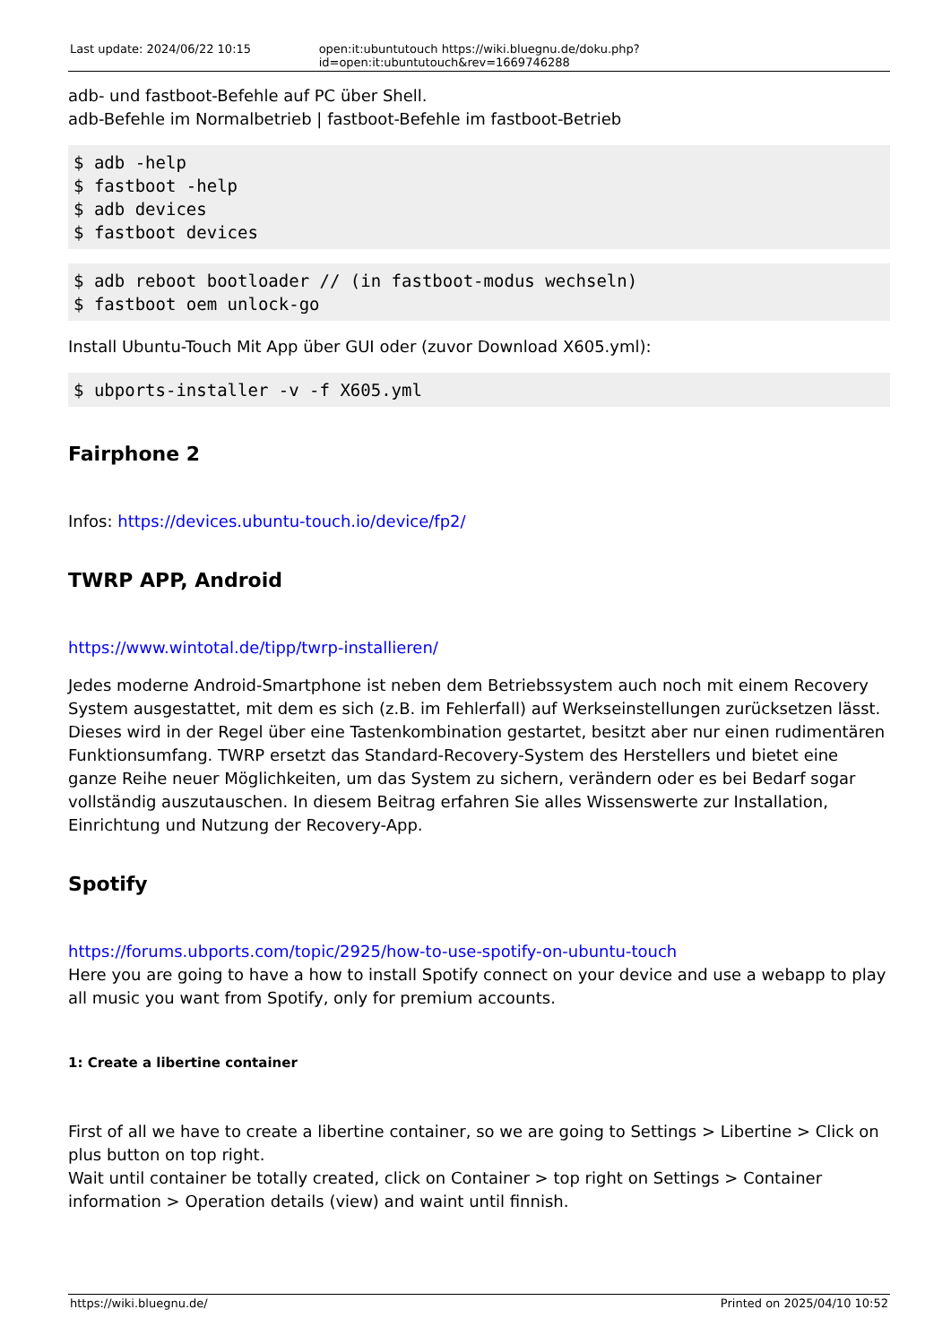Last update: 2024/06/22 10:15 open:it:ubuntutouch https://wiki.bluegnu.de/doku.php?id=open:it:ubuntutouch&rev=1669746288
adb- und fastboot-Befehle auf PC über Shell.
adb-Befehle im Normalbetrieb | fastboot-Befehle im fastboot-Betrieb
$ adb -help
$ fastboot -help
$ adb devices
$ fastboot devices
$ adb reboot bootloader // (in fastboot-modus wechseln)
$ fastboot oem unlock-go
Install Ubuntu-Touch Mit App über GUI oder (zuvor Download X605.yml):
$ ubports-installer -v -f X605.yml
Fairphone 2
Infos: https://devices.ubuntu-touch.io/device/fp2/
TWRP APP, Android
https://www.wintotal.de/tipp/twrp-installieren/
Jedes moderne Android-Smartphone ist neben dem Betriebssystem auch noch mit einem Recovery System ausgestattet, mit dem es sich (z.B. im Fehlerfall) auf Werkseinstellungen zurücksetzen lässt. Dieses wird in der Regel über eine Tastenkombination gestartet, besitzt aber nur einen rudimentären Funktionsumfang. TWRP ersetzt das Standard-Recovery-System des Herstellers und bietet eine ganze Reihe neuer Möglichkeiten, um das System zu sichern, verändern oder es bei Bedarf sogar vollständig auszutauschen. In diesem Beitrag erfahren Sie alles Wissenswerte zur Installation, Einrichtung und Nutzung der Recovery-App.
Spotify
https://forums.ubports.com/topic/2925/how-to-use-spotify-on-ubuntu-touch
Here you are going to have a how to install Spotify connect on your device and use a webapp to play all music you want from Spotify, only for premium accounts.
1: Create a libertine container
First of all we have to create a libertine container, so we are going to Settings > Libertine > Click on plus button on top right.
Wait until container be totally created, click on Container > top right on Settings > Container information > Operation details (view) and waint until finnish.
https://wiki.bluegnu.de/ Printed on 2025/04/10 10:52